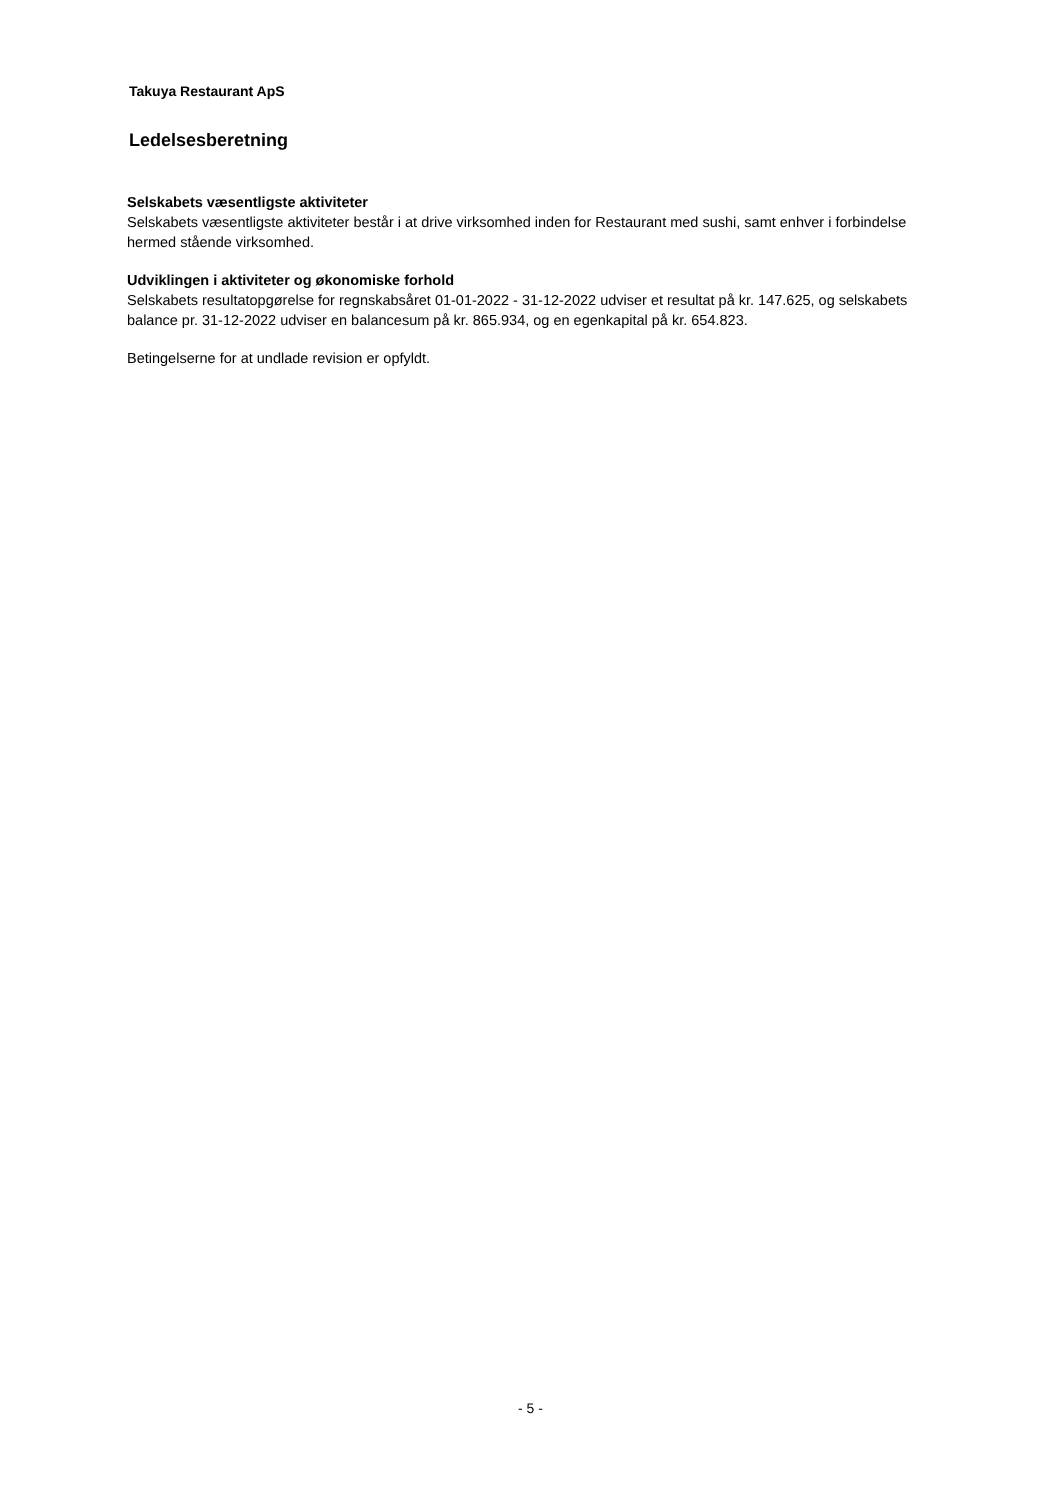Takuya Restaurant ApS
Ledelsesberetning
Selskabets væsentligste aktiviteter
Selskabets væsentligste aktiviteter består i at drive virksomhed inden for Restaurant med sushi, samt enhver i forbindelse hermed stående virksomhed.
Udviklingen i aktiviteter og økonomiske forhold
Selskabets resultatopgørelse for regnskabsåret 01-01-2022 - 31-12-2022 udviser et resultat på kr. 147.625, og selskabets balance pr. 31-12-2022 udviser en balancesum på kr. 865.934, og en egenkapital på kr. 654.823.
Betingelserne for at undlade revision er opfyldt.
- 5 -